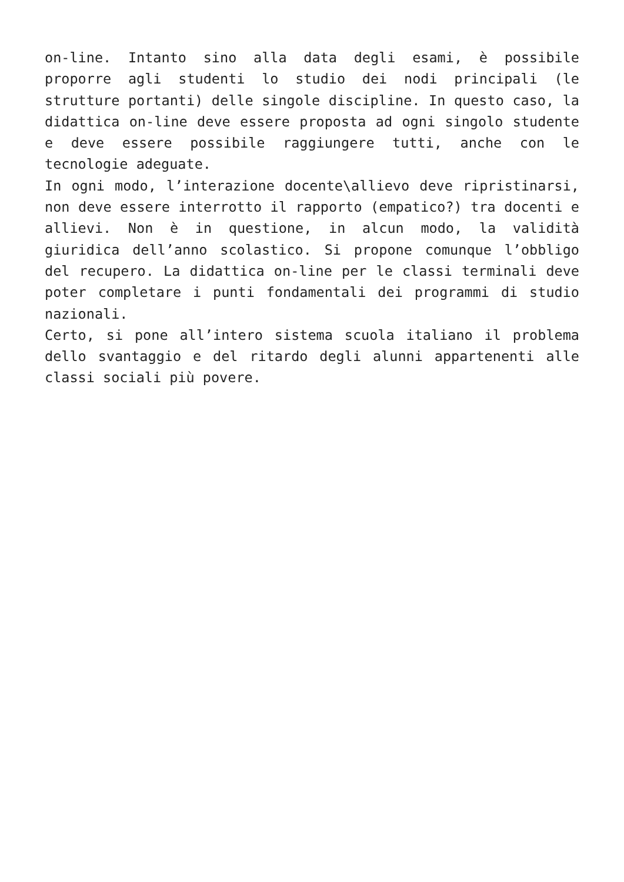on-line. Intanto sino alla data degli esami, è possibile proporre agli studenti lo studio dei nodi principali (le strutture portanti) delle singole discipline. In questo caso, la didattica on-line deve essere proposta ad ogni singolo studente e deve essere possibile raggiungere tutti, anche con le tecnologie adeguate.
In ogni modo, l’interazione docente\allievo deve ripristinarsi, non deve essere interrotto il rapporto (empatico?) tra docenti e allievi. Non è in questione, in alcun modo, la validità giuridica dell’anno scolastico. Si propone comunque l’obbligo del recupero. La didattica on-line per le classi terminali deve poter completare i punti fondamentali dei programmi di studio nazionali.
Certo, si pone all’intero sistema scuola italiano il problema dello svantaggio e del ritardo degli alunni appartenenti alle classi sociali più povere.